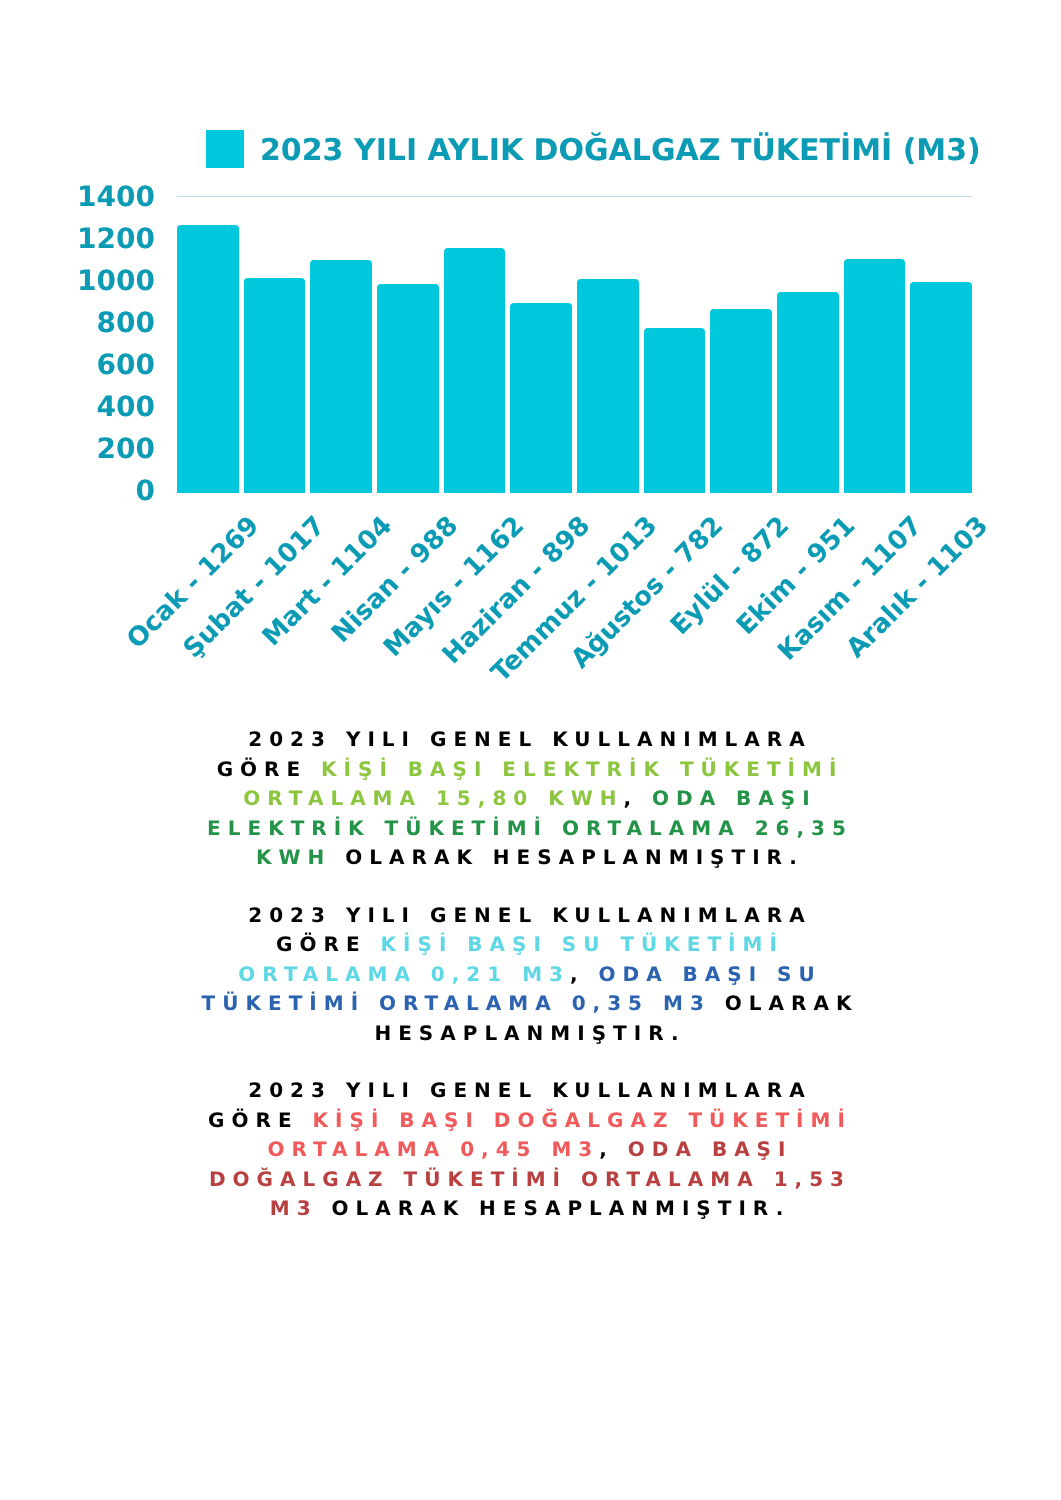2023 YILI AYLIK DOĞALGAZ TÜKETİMİ (M3)
1400
1200
1000
800
600
400
200
0
Ocak - 1269
Şubat - 1017
Mart - 1104
Nisan - 988
Mayıs - 1162
Haziran - 898
Temmuz - 1013
Ağustos - 782
Eylül - 872
Ekim - 951
Kasım - 1107
Aralık - 1103
2023 YILI GENEL KULLANIMLARA GÖRE KİŞİ BAŞI ELEKTRİK TÜKETİMİ ORTALAMA 15,80 KWH, ODA BAŞI ELEKTRİK TÜKETİMİ ORTALAMA 26,35 KWH OLARAK HESAPLANMIŞTIR.
2023 YILI GENEL KULLANIMLARA GÖRE KİŞİ BAŞI SU TÜKETİMİ ORTALAMA 0,21 M3, ODA BAŞI SU TÜKETİMİ ORTALAMA 0,35 M3 OLARAK HESAPLANMIŞTIR.
2023 YILI GENEL KULLANIMLARA GÖRE KİŞİ BAŞI DOĞALGAZ TÜKETİMİ ORTALAMA 0,45 M3, ODA BAŞI DOĞALGAZ TÜKETİMİ ORTALAMA 1,53 M3 OLARAK HESAPLANMIŞTIR.